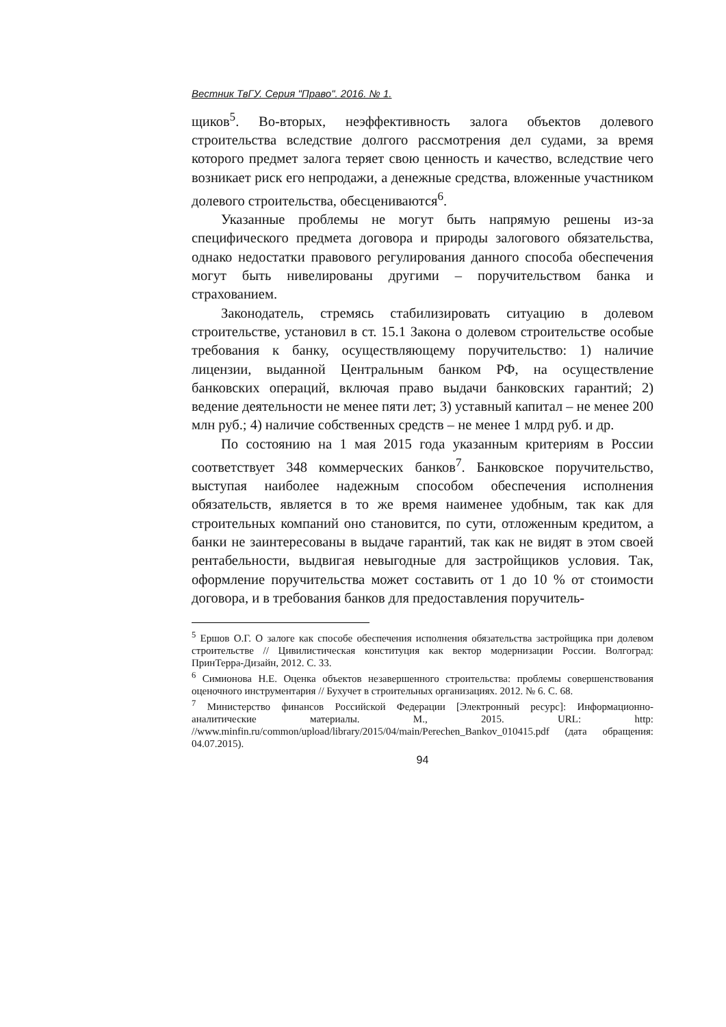Вестник ТвГУ. Серия "Право". 2016. № 1.
щиков<sup>5</sup>. Во-вторых, неэффективность залога объектов долевого строительства вследствие долгого рассмотрения дел судами, за время которого предмет залога теряет свою ценность и качество, вследствие чего возникает риск его непродажи, а денежные средства, вложенные участником долевого строительства, обесцениваются<sup>6</sup>.
Указанные проблемы не могут быть напрямую решены из-за специфического предмета договора и природы залогового обязательства, однако недостатки правового регулирования данного способа обеспечения могут быть нивелированы другими – поручительством банка и страхованием.
Законодатель, стремясь стабилизировать ситуацию в долевом строительстве, установил в ст. 15.1 Закона о долевом строительстве особые требования к банку, осуществляющему поручительство: 1) наличие лицензии, выданной Центральным банком РФ, на осуществление банковских операций, включая право выдачи банковских гарантий; 2) ведение деятельности не менее пяти лет; 3) уставный капитал – не менее 200 млн руб.; 4) наличие собственных средств – не менее 1 млрд руб. и др.
По состоянию на 1 мая 2015 года указанным критериям в России соответствует 348 коммерческих банков<sup>7</sup>. Банковское поручительство, выступая наиболее надежным способом обеспечения исполнения обязательств, является в то же время наименее удобным, так как для строительных компаний оно становится, по сути, отложенным кредитом, а банки не заинтересованы в выдаче гарантий, так как не видят в этом своей рентабельности, выдвигая невыгодные для застройщиков условия. Так, оформление поручительства может составить от 1 до 10 % от стоимости договора, и в требования банков для предоставления поручитель-
<sup>5</sup> Ершов О.Г. О залоге как способе обеспечения исполнения обязательства застройщика при долевом строительстве // Цивилистическая конституция как вектор модернизации России. Волгоград: ПринТерра-Дизайн, 2012. С. 33.
<sup>6</sup> Симионова Н.Е. Оценка объектов незавершенного строительства: проблемы совершенствования оценочного инструментария // Бухучет в строительных организациях. 2012. № 6. С. 68.
<sup>7</sup> Министерство финансов Российской Федерации [Электронный ресурс]: Информационно-аналитические материалы. М., 2015. URL: http: //www.minfin.ru/common/upload/library/2015/04/main/Perechen_Bankov_010415.pdf (дата обращения: 04.07.2015).
94